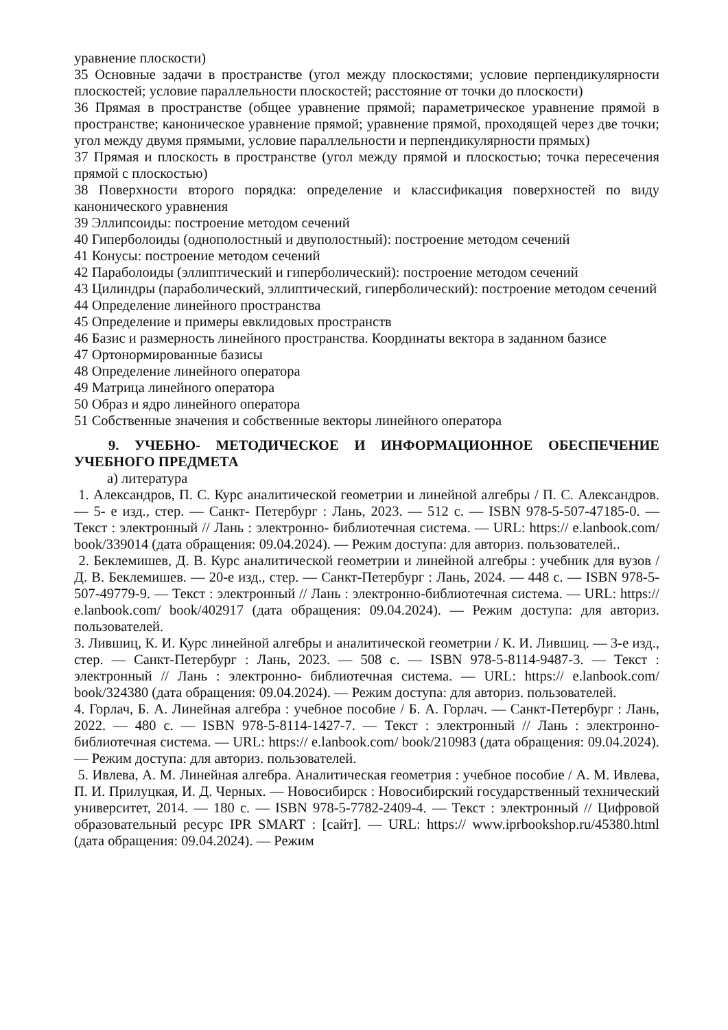уравнение плоскости)
35 Основные задачи в пространстве (угол между плоскостями; условие перпендикулярности плоскостей; условие параллельности плоскостей; расстояние от точки до плоскости)
36 Прямая в пространстве (общее уравнение прямой; параметрическое уравнение прямой в пространстве; каноническое уравнение прямой; уравнение прямой, проходящей через две точки; угол между двумя прямыми, условие параллельности и перпендикулярности прямых)
37 Прямая и плоскость в пространстве (угол между прямой и плоскостью; точка пересечения прямой с плоскостью)
38 Поверхности второго порядка: определение и классификация поверхностей по виду канонического уравнения
39 Эллипсоиды: построение методом сечений
40 Гиперболоиды (однополостный и двуполостный): построение методом сечений
41 Конусы: построение методом сечений
42 Параболоиды (эллиптический и гиперболический): построение методом сечений
43 Цилиндры (параболический, эллиптический, гиперболический): построение методом сечений
44 Определение линейного пространства
45 Определение и примеры евклидовых пространств
46 Базис и размерность линейного пространства. Координаты вектора в заданном базисе
47 Ортонормированные базисы
48 Определение линейного оператора
49 Матрица линейного оператора
50 Образ и ядро линейного оператора
51 Собственные значения и собственные векторы линейного оператора
9. УЧЕБНО- МЕТОДИЧЕСКОЕ И ИНФОРМАЦИОННОЕ ОБЕСПЕЧЕНИЕ УЧЕБНОГО ПРЕДМЕТА
а) литература
1. Александров, П. С. Курс аналитической геометрии и линейной алгебры / П. С. Александров. — 5- е изд., стер. — Санкт- Петербург : Лань, 2023. — 512 с. — ISBN 978-5-507-47185-0. — Текст : электронный // Лань : электронно- библиотечная система. — URL: https:// e.lanbook.com/ book/339014 (дата обращения: 09.04.2024). — Режим доступа: для авториз. пользователей..
2. Беклемишев, Д. В. Курс аналитической геометрии и линейной алгебры : учебник для вузов / Д. В. Беклемишев. — 20-е изд., стер. — Санкт-Петербург : Лань, 2024. — 448 с. — ISBN 978-5-507-49779-9. — Текст : электронный // Лань : электронно-библиотечная система. — URL: https:// e.lanbook.com/ book/402917 (дата обращения: 09.04.2024). — Режим доступа: для авториз. пользователей.
3. Лившиц, К. И. Курс линейной алгебры и аналитической геометрии / К. И. Лившиц. — 3-е изд., стер. — Санкт-Петербург : Лань, 2023. — 508 с. — ISBN 978-5-8114-9487-3. — Текст : электронный // Лань : электронно- библиотечная система. — URL: https:// e.lanbook.com/ book/324380 (дата обращения: 09.04.2024). — Режим доступа: для авториз. пользователей.
4. Горлач, Б. А. Линейная алгебра : учебное пособие / Б. А. Горлач. — Санкт-Петербург : Лань, 2022. — 480 с. — ISBN 978-5-8114-1427-7. — Текст : электронный // Лань : электронно- библиотечная система. — URL: https:// e.lanbook.com/ book/210983 (дата обращения: 09.04.2024). — Режим доступа: для авториз. пользователей.
5. Ивлева, А. М. Линейная алгебра. Аналитическая геометрия : учебное пособие / А. М. Ивлева, П. И. Прилуцкая, И. Д. Черных. — Новосибирск : Новосибирский государственный технический университет, 2014. — 180 с. — ISBN 978-5-7782-2409-4. — Текст : электронный // Цифровой образовательный ресурс IPR SMART : [сайт]. — URL: https:// www.iprbookshop.ru/45380.html (дата обращения: 09.04.2024). — Режим